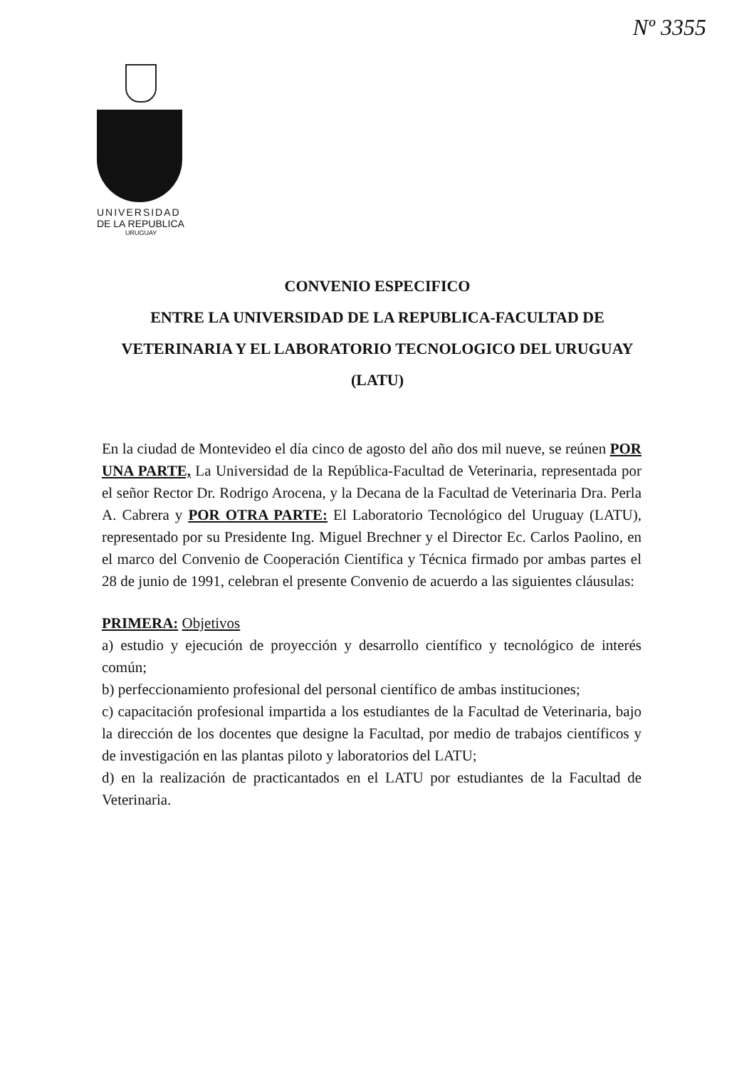Nº 3355
UNIVERSIDAD
DE LA REPUBLICA
URUGUAY
CONVENIO ESPECIFICO
ENTRE LA UNIVERSIDAD DE LA REPUBLICA-FACULTAD DE VETERINARIA Y EL LABORATORIO TECNOLOGICO DEL URUGUAY (LATU)
En la ciudad de Montevideo el día cinco de agosto del año dos mil nueve, se reúnen POR UNA PARTE, La Universidad de la República-Facultad de Veterinaria, representada por el señor Rector Dr. Rodrigo Arocena, y la Decana de la Facultad de Veterinaria Dra. Perla A. Cabrera y POR OTRA PARTE: El Laboratorio Tecnológico del Uruguay (LATU), representado por su Presidente Ing. Miguel Brechner y el Director Ec. Carlos Paolino, en el marco del Convenio de Cooperación Científica y Técnica firmado por ambas partes el 28 de junio de 1991, celebran el presente Convenio de acuerdo a las siguientes cláusulas:
PRIMERA: Objetivos
a) estudio y ejecución de proyección y desarrollo científico y tecnológico de interés común;
b) perfeccionamiento profesional del personal científico de ambas instituciones;
c) capacitación profesional impartida a los estudiantes de la Facultad de Veterinaria, bajo la dirección de los docentes que designe la Facultad, por medio de trabajos científicos y de investigación en las plantas piloto y laboratorios del LATU;
d) en la realización de practicantados en el LATU por estudiantes de la Facultad de Veterinaria.